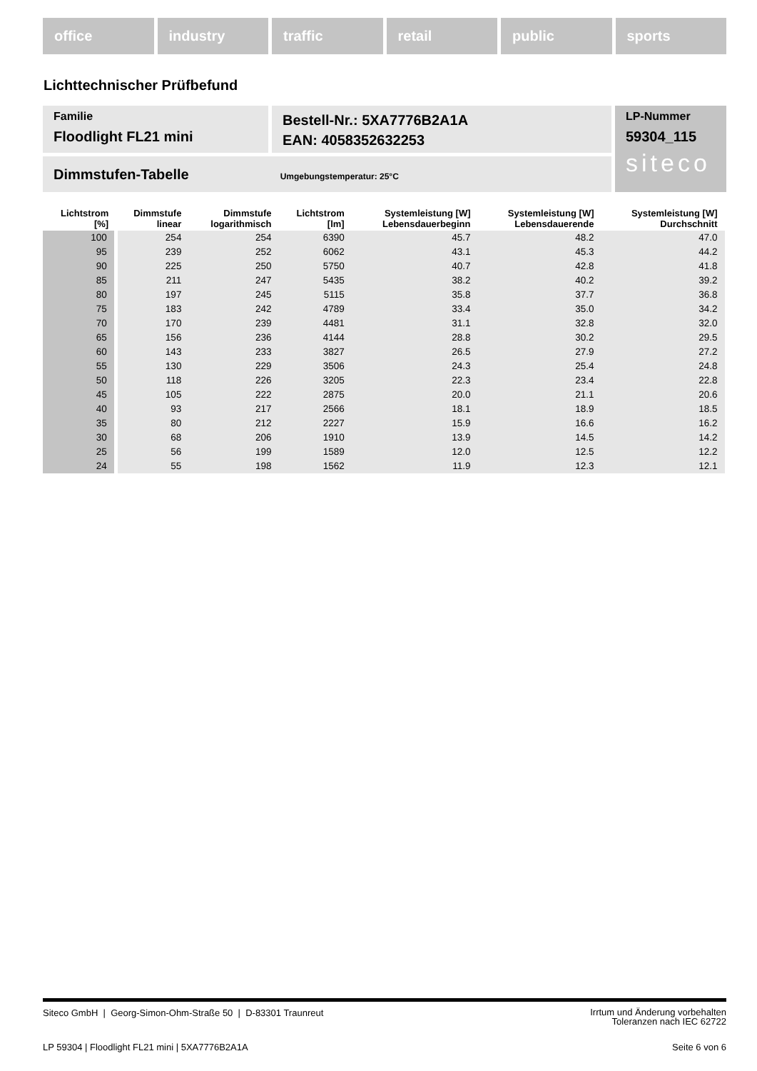office industry traffic retail public sports
Lichttechnischer Prüfbefund
Familie
Floodlight FL21 mini
Bestell-Nr.: 5XA7776B2A1A
EAN: 4058352632253
LP-Nummer
59304_115
siteco
Dimmstufen-Tabelle Umgebungstemperatur: 25°C
| Lichtstrom [%] | Dimmstufe linear | Dimmstufe logarithmisch | Lichtstrom [lm] | Systemleistung [W] Lebensdauerbeginn | Systemleistung [W] Lebensdauerende | Systemleistung [W] Durchschnitt |
| --- | --- | --- | --- | --- | --- | --- |
| 100 | 254 | 254 | 6390 | 45.7 | 48.2 | 47.0 |
| 95 | 239 | 252 | 6062 | 43.1 | 45.3 | 44.2 |
| 90 | 225 | 250 | 5750 | 40.7 | 42.8 | 41.8 |
| 85 | 211 | 247 | 5435 | 38.2 | 40.2 | 39.2 |
| 80 | 197 | 245 | 5115 | 35.8 | 37.7 | 36.8 |
| 75 | 183 | 242 | 4789 | 33.4 | 35.0 | 34.2 |
| 70 | 170 | 239 | 4481 | 31.1 | 32.8 | 32.0 |
| 65 | 156 | 236 | 4144 | 28.8 | 30.2 | 29.5 |
| 60 | 143 | 233 | 3827 | 26.5 | 27.9 | 27.2 |
| 55 | 130 | 229 | 3506 | 24.3 | 25.4 | 24.8 |
| 50 | 118 | 226 | 3205 | 22.3 | 23.4 | 22.8 |
| 45 | 105 | 222 | 2875 | 20.0 | 21.1 | 20.6 |
| 40 | 93 | 217 | 2566 | 18.1 | 18.9 | 18.5 |
| 35 | 80 | 212 | 2227 | 15.9 | 16.6 | 16.2 |
| 30 | 68 | 206 | 1910 | 13.9 | 14.5 | 14.2 |
| 25 | 56 | 199 | 1589 | 12.0 | 12.5 | 12.2 |
| 24 | 55 | 198 | 1562 | 11.9 | 12.3 | 12.1 |
Siteco GmbH | Georg-Simon-Ohm-Straße 50 | D-83301 Traunreut
Irrtum und Änderung vorbehalten
Toleranzen nach IEC 62722
LP 59304 | Floodlight FL21 mini | 5XA7776B2A1A
Seite 6 von 6